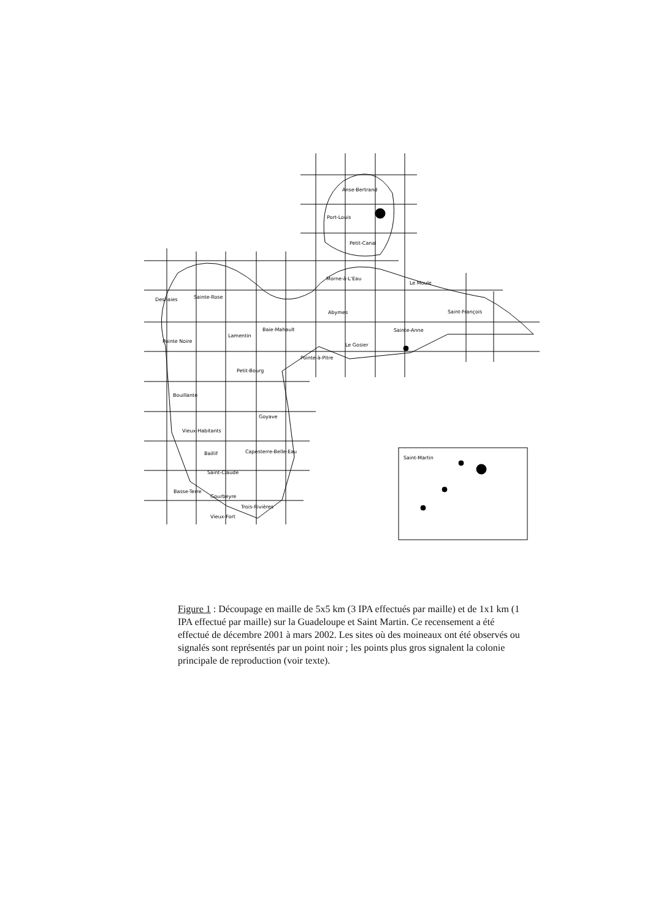Anse-Bertrand
Port-Louis
Petit-Canal
Morne-à-L'Eau
Le Moule
Deshaies Sainte-Rose
Abymes Saint-François
Baie-Mahault Sainte-Anne
Pointe Noire
Lamentin
Le Gosier
Pointe-à-Pitre
Petit-Bourg
Bouillante
Goyave
Vieux-Habitants
Capesterre-Belle-Eau
Baillif
Saint-Claude
Basse-Terre
Gourbeyre
Trois-Rivières
Vieux-Fort
Saint-Martin
Figure 1 : Découpage en maille de 5x5 km (3 IPA effectués par maille) et de 1x1 km (1 IPA effectué par maille) sur la Guadeloupe et Saint Martin. Ce recensement a été effectué de décembre 2001 à mars 2002. Les sites où des moineaux ont été observés ou signalés sont représentés par un point noir ; les points plus gros signalent la colonie principale de reproduction (voir texte).